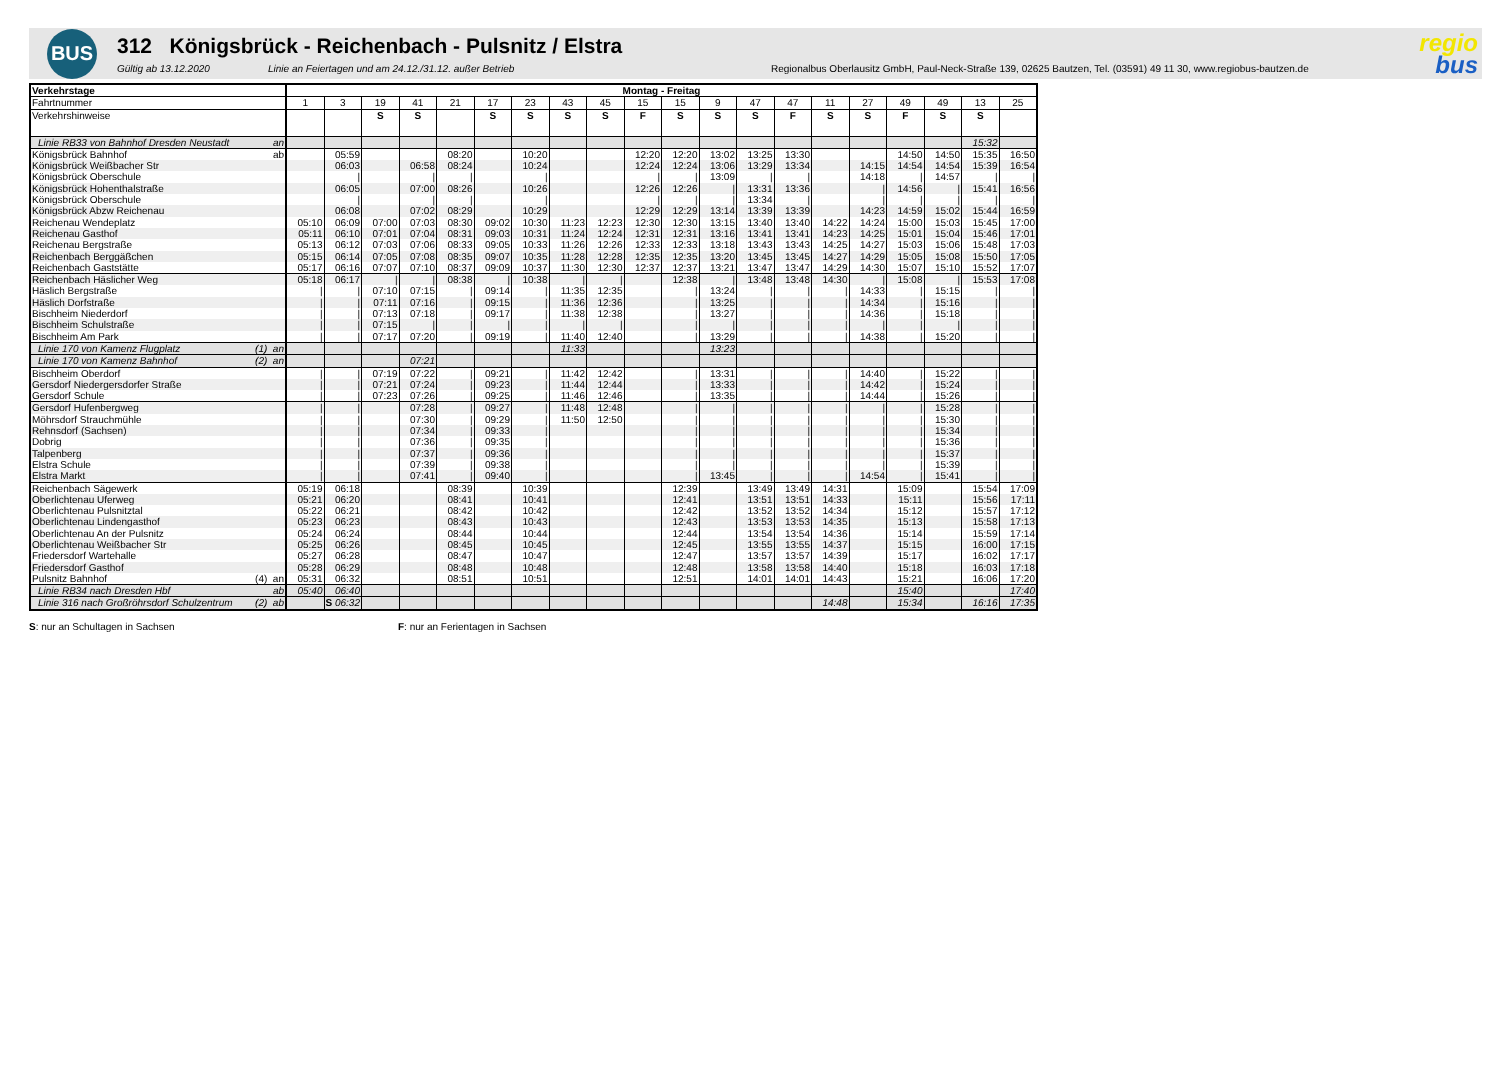BUS
312 Königsbrück - Reichenbach - Pulsnitz / Elstra
Gültig ab 13.12.2020 Linie an Feiertagen und am 24.12./31.12. außer Betrieb Regionalbus Oberlausitz GmbH, Paul-Neck-Straße 139, 02625 Bautzen, Tel. (03591) 49 11 30, www.regiobus-bautzen.de
regio
bus
| Verkehrstage | Montag - Freitag | | | | | | | | | | | | | | | | | | | |
| --- | --- | --- | --- | --- | --- | --- | --- | --- | --- | --- | --- | --- | --- | --- | --- | --- | --- | --- | --- | --- |
| Fahrtnummer | 1 | 3 | 19 | 41 | 21 | 17 | 23 | 43 | 45 | 15 | 15 | 9 | 47 | 47 | 11 | 27 | 49 | 49 | 13 | 25 |
| Verkehrshinweise | | | S | S | | S | S | S | S | F | S | S | S | F | S | S | F | S | S | |
| Linie RB33 von Bahnhof Dresden Neustadt an | | | | | | | | | | | | | | | | | | | 15:32 | |
| Königsbrück Bahnhof ab | | 05:59 | | | 08:20 | | 10:20 | | | 12:20 | 12:20 | 13:02 | 13:25 | 13:30 | | | 14:50 | 14:50 | 15:35 | 16:50 |
| Königsbrück Weißbacher Str | | 06:03 | | 06:58 | 08:24 | | 10:24 | | | 12:24 | 12:24 | 13:06 | 13:29 | 13:34 | | 14:15 | 14:54 | 14:54 | 15:39 | 16:54 |
| Königsbrück Oberschule | | / | | / | / | | / | | | / | / | 13:09 | / | / | | 14:18 | / | 14:57 | / | / |
| Königsbrück Hohenthalstraße | | 06:05 | | 07:00 | 08:26 | | 10:26 | | | 12:26 | 12:26 | / | 13:31 | 13:36 | | / | 14:56 | / | 15:41 | 16:56 |
| Königsbrück Oberschule | | / | | / | / | | / | | | / | / | / | 13:34 | / | | / | / | / | / | / |
| Königsbrück Abzw Reichenau | | 06:08 | | 07:02 | 08:29 | | 10:29 | | | 12:29 | 12:29 | 13:14 | 13:39 | 13:39 | | 14:23 | 14:59 | 15:02 | 15:44 | 16:59 |
| Reichenau Wendeplatz | 05:10 | 06:09 | 07:00 | 07:03 | 08:30 | 09:02 | 10:30 | 11:23 | 12:23 | 12:30 | 12:30 | 13:15 | 13:40 | 13:40 | 14:22 | 14:24 | 15:00 | 15:03 | 15:45 | 17:00 |
| Reichenau Gasthof | 05:11 | 06:10 | 07:01 | 07:04 | 08:31 | 09:03 | 10:31 | 11:24 | 12:24 | 12:31 | 12:31 | 13:16 | 13:41 | 13:41 | 14:23 | 14:25 | 15:01 | 15:04 | 15:46 | 17:01 |
| Reichenau Bergstraße | 05:13 | 06:12 | 07:03 | 07:06 | 08:33 | 09:05 | 10:33 | 11:26 | 12:26 | 12:33 | 12:33 | 13:18 | 13:43 | 13:43 | 14:25 | 14:27 | 15:03 | 15:06 | 15:48 | 17:03 |
| Reichenbach Berggäßchen | 05:15 | 06:14 | 07:05 | 07:08 | 08:35 | 09:07 | 10:35 | 11:28 | 12:28 | 12:35 | 12:35 | 13:20 | 13:45 | 13:45 | 14:27 | 14:29 | 15:05 | 15:08 | 15:50 | 17:05 |
| Reichenbach Gaststätte | 05:17 | 06:16 | 07:07 | 07:10 | 08:37 | 09:09 | 10:37 | 11:30 | 12:30 | 12:37 | 12:37 | 13:21 | 13:47 | 13:47 | 14:29 | 14:30 | 15:07 | 15:10 | 15:52 | 17:07 |
| Reichenbach Häslicher Weg | 05:18 | 06:17 | / | / | 08:38 | / | 10:38 | / | / | | 12:38 | / | 13:48 | 13:48 | 14:30 | / | 15:08 | / | 15:53 | 17:08 |
| Häslich Bergstraße | / | / | 07:10 | 07:15 | / | 09:14 | / | 11:35 | 12:35 | | / | 13:24 | / | / | / | 14:33 | / | 15:15 | / | / |
| Häslich Dorfstraße | / | / | 07:11 | 07:16 | / | 09:15 | / | 11:36 | 12:36 | | / | 13:25 | / | / | / | 14:34 | / | 15:16 | / | / |
| Bischheim Niederdorf | / | / | 07:13 | 07:18 | / | 09:17 | / | 11:38 | 12:38 | | / | 13:27 | / | / | / | 14:36 | / | 15:18 | / | / |
| Bischheim Schulstraße | / | / | 07:15 | / | / | / | / | / | / | | / | / | / | / | / | / | / | / | / | / |
| Bischheim Am Park | / | / | 07:17 | 07:20 | / | 09:19 | / | 11:40 | 12:40 | | / | 13:29 | / | / | / | 14:38 | / | 15:20 | / | / |
| Linie 170 von Kamenz Flugplatz (1) an | | | | | | | | 11:33 | | | | 13:23 | | | | | | | | |
| Linie 170 von Kamenz Bahnhof (2) an | | | | 07:21 | | | | | | | | | | | | | | | | |
| Bischheim Oberdorf | / | / | 07:19 | 07:22 | / | 09:21 | / | 11:42 | 12:42 | | / | 13:31 | / | / | / | 14:40 | / | 15:22 | / | / |
| Gersdorf Niedergersdorfer Straße | / | / | 07:21 | 07:24 | / | 09:23 | / | 11:44 | 12:44 | | / | 13:33 | / | / | / | 14:42 | / | 15:24 | / | / |
| Gersdorf Schule | / | / | 07:23 | 07:26 | / | 09:25 | / | 11:46 | 12:46 | | / | 13:35 | / | / | / | 14:44 | / | 15:26 | / | / |
| Gersdorf Hufenbergweg | / | / | | 07:28 | / | 09:27 | / | 11:48 | 12:48 | | / | / | / | / | / | / | / | 15:28 | / | / |
| Möhrsdorf Strauchmühle | / | / | | 07:30 | / | 09:29 | / | 11:50 | 12:50 | | / | / | / | / | / | / | / | 15:30 | / | / |
| Rehnsdorf (Sachsen) | / | / | | 07:34 | / | 09:33 | / | | | | / | / | / | / | / | / | / | 15:34 | / | / |
| Dobrig | / | / | | 07:36 | / | 09:35 | / | | | | / | / | / | / | / | / | / | 15:36 | / | / |
| Talpenberg | / | / | | 07:37 | / | 09:36 | / | | | | / | / | / | / | / | / | / | 15:37 | / | / |
| Elstra Schule | / | / | | 07:39 | / | 09:38 | / | | | | / | / | / | / | / | / | / | 15:39 | / | / |
| Elstra Markt | / | / | | 07:41 | / | 09:40 | / | | | | / | 13:45 | / | / | / | 14:54 | / | 15:41 | / | / |
| Reichenbach Sägewerk | 05:19 | 06:18 | | | 08:39 | | 10:39 | | | | 12:39 | | 13:49 | 13:49 | 14:31 | | 15:09 | | 15:54 | 17:09 |
| Oberlichtenau Uferweg | 05:21 | 06:20 | | | 08:41 | | 10:41 | | | | 12:41 | | 13:51 | 13:51 | 14:33 | | 15:11 | | 15:56 | 17:11 |
| Oberlichtenau Pulsnitztal | 05:22 | 06:21 | | | 08:42 | | 10:42 | | | | 12:42 | | 13:52 | 13:52 | 14:34 | | 15:12 | | 15:57 | 17:12 |
| Oberlichtenau Lindengasthof | 05:23 | 06:23 | | | 08:43 | | 10:43 | | | | 12:43 | | 13:53 | 13:53 | 14:35 | | 15:13 | | 15:58 | 17:13 |
| Oberlichtenau An der Pulsnitz | 05:24 | 06:24 | | | 08:44 | | 10:44 | | | | 12:44 | | 13:54 | 13:54 | 14:36 | | 15:14 | | 15:59 | 17:14 |
| Oberlichtenau Weißbacher Str | 05:25 | 06:26 | | | 08:45 | | 10:45 | | | | 12:45 | | 13:55 | 13:55 | 14:37 | | 15:15 | | 16:00 | 17:15 |
| Friedersdorf Wartehalle | 05:27 | 06:28 | | | 08:47 | | 10:47 | | | | 12:47 | | 13:57 | 13:57 | 14:39 | | 15:17 | | 16:02 | 17:17 |
| Friedersdorf Gasthof | 05:28 | 06:29 | | | 08:48 | | 10:48 | | | | 12:48 | | 13:58 | 13:58 | 14:40 | | 15:18 | | 16:03 | 17:18 |
| Pulsnitz Bahnhof (4) an | 05:31 | 06:32 | | | 08:51 | | 10:51 | | | | 12:51 | | 14:01 | 14:01 | 14:43 | | 15:21 | | 16:06 | 17:20 |
| Linie RB34 nach Dresden Hbf ab | 05:40 | 06:40 | | | | | | | | | | | | | | | 15:40 | | | 17:40 |
| Linie 316 nach Großröhrsdorf Schulzentrum (2) ab | | S 06:32 | | | | | | | | | | | | | 14:48 | | 15:34 | | 16:16 | 17:35 |
S: nur an Schultagen in Sachsen F: nur an Ferientagen in Sachsen